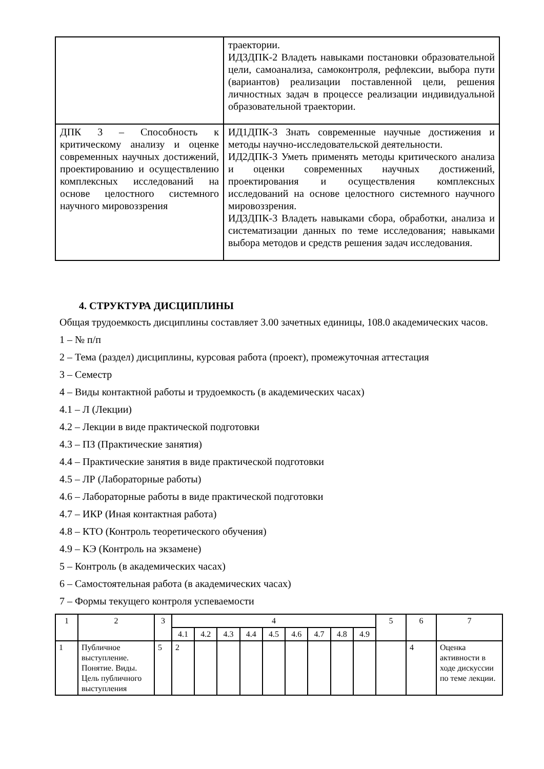| | траектории. ИД3ДПК-2 Владеть навыками постановки образовательной цели, самоанализа, самоконтроля, рефлексии, выбора пути (вариантов) реализации поставленной цели, решения личностных задач в процессе реализации индивидуальной образовательной траектории. |
| ДПК 3 – Способность к критическому анализу и оценке современных научных достижений, проектированию и осуществлению комплексных исследований на основе целостного системного научного мировоззрения | ИД1ДПК-3 Знать современные научные достижения и методы научно-исследовательской деятельности. ИД2ДПК-3 Уметь применять методы критического анализа и оценки современных научных достижений, проектирования и осуществления комплексных исследований на основе целостного системного научного мировоззрения. ИД3ДПК-3 Владеть навыками сбора, обработки, анализа и систематизации данных по теме исследования; навыками выбора методов и средств решения задач исследования. |
4. СТРУКТУРА ДИСЦИПЛИНЫ
Общая трудоемкость дисциплины составляет 3.00 зачетных единицы, 108.0 академических часов.
1 – № п/п
2 – Тема (раздел) дисциплины, курсовая работа (проект), промежуточная аттестация
3 – Семестр
4 – Виды контактной работы и трудоемкость (в академических часах)
4.1 – Л (Лекции)
4.2 – Лекции в виде практической подготовки
4.3 – ПЗ (Практические занятия)
4.4 – Практические занятия в виде практической подготовки
4.5 – ЛР (Лабораторные работы)
4.6 – Лабораторные работы в виде практической подготовки
4.7 – ИКР (Иная контактная работа)
4.8 – КТО (Контроль теоретического обучения)
4.9 – КЭ (Контроль на экзамене)
5 – Контроль (в академических часах)
6 – Самостоятельная работа (в академических часах)
7 – Формы текущего контроля успеваемости
| 1 | 2 | 3 | 4 | | | | | | | | | 5 | 6 | 7 |
| --- | --- | --- | --- | --- | --- | --- | --- | --- | --- | --- | --- | --- | --- | --- |
| | | | 4.1 | 4.2 | 4.3 | 4.4 | 4.5 | 4.6 | 4.7 | 4.8 | 4.9 | | | |
| 1 | Публичное выступление. Понятие. Виды. Цель публичного выступления | 5 | 2 | | | | | | | | | | 4 | Оценка активности в ходе дискуссии по теме лекции. |